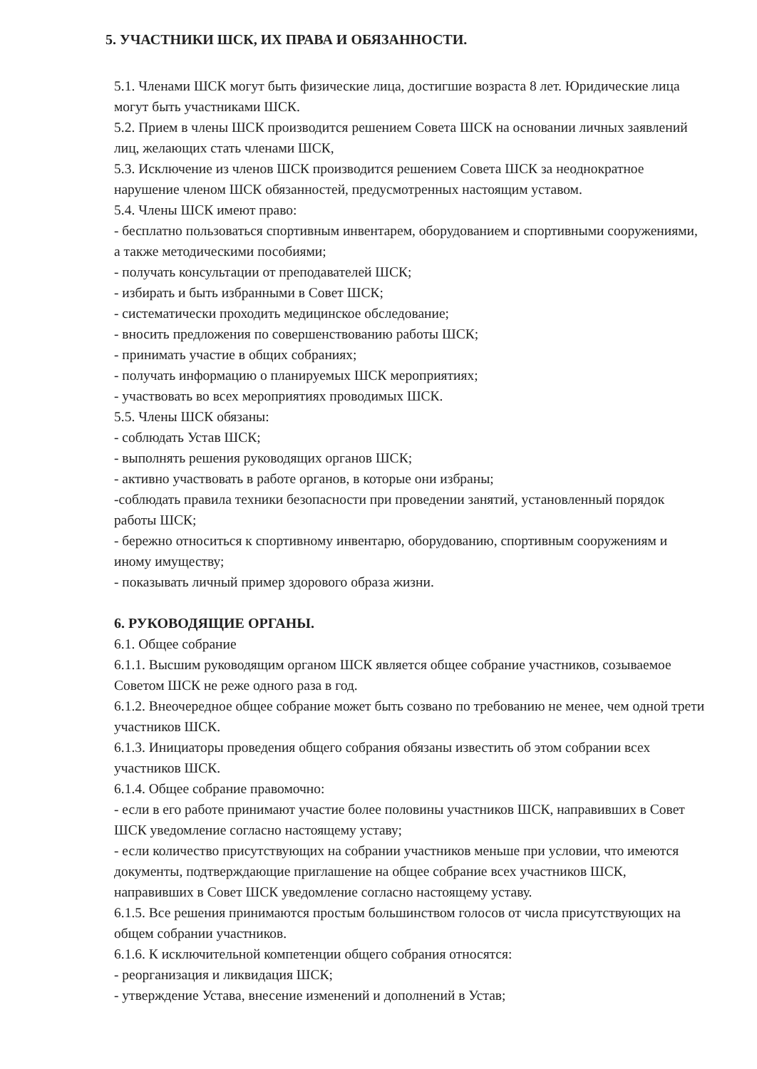5. УЧАСТНИКИ ШСК, ИХ ПРАВА И ОБЯЗАННОСТИ.
5.1. Членами ШСК могут быть физические лица, достигшие возраста 8 лет. Юридические лица могут быть участниками ШСК.
5.2. Прием в члены ШСК производится решением Совета ШСК на основании личных заявлений лиц, желающих стать членами ШСК,
5.3. Исключение из членов ШСК производится решением Совета ШСК за неоднократное нарушение членом ШСК обязанностей, предусмотренных настоящим уставом.
5.4. Члены ШСК имеют право:
- бесплатно пользоваться спортивным инвентарем, оборудованием и спортивными сооружениями, а также методическими пособиями;
- получать консультации от преподавателей ШСК;
- избирать и быть избранными в Совет ШСК;
- систематически проходить медицинское обследование;
- вносить предложения по совершенствованию работы ШСК;
- принимать участие в общих собраниях;
- получать информацию о планируемых ШСК мероприятиях;
- участвовать во всех мероприятиях проводимых ШСК.
5.5. Члены ШСК обязаны:
- соблюдать Устав ШСК;
- выполнять решения руководящих органов ШСК;
- активно участвовать в работе органов, в которые они избраны;
-соблюдать правила техники безопасности при проведении занятий, установленный порядок работы ШСК;
- бережно относиться к спортивному инвентарю, оборудованию, спортивным сооружениям и иному имуществу;
- показывать личный пример здорового образа жизни.
6. РУКОВОДЯЩИЕ ОРГАНЫ.
6.1. Общее собрание
6.1.1. Высшим руководящим органом ШСК является общее собрание участников, созываемое Советом ШСК не реже одного раза в год.
6.1.2. Внеочередное общее собрание может быть созвано по требованию не менее, чем одной трети участников ШСК.
6.1.3. Инициаторы проведения общего собрания обязаны известить об этом собрании всех участников ШСК.
6.1.4. Общее собрание правомочно:
- если в его работе принимают участие более половины участников ШСК, направивших в Совет ШСК уведомление согласно настоящему уставу;
- если количество присутствующих на собрании участников меньше при условии, что имеются документы, подтверждающие приглашение на общее собрание всех участников ШСК, направивших в Совет ШСК уведомление согласно настоящему уставу.
6.1.5. Все решения принимаются простым большинством голосов от числа присутствующих на общем собрании участников.
6.1.6. К исключительной компетенции общего собрания относятся:
- реорганизация и ликвидация ШСК;
- утверждение Устава, внесение изменений и дополнений в Устав;